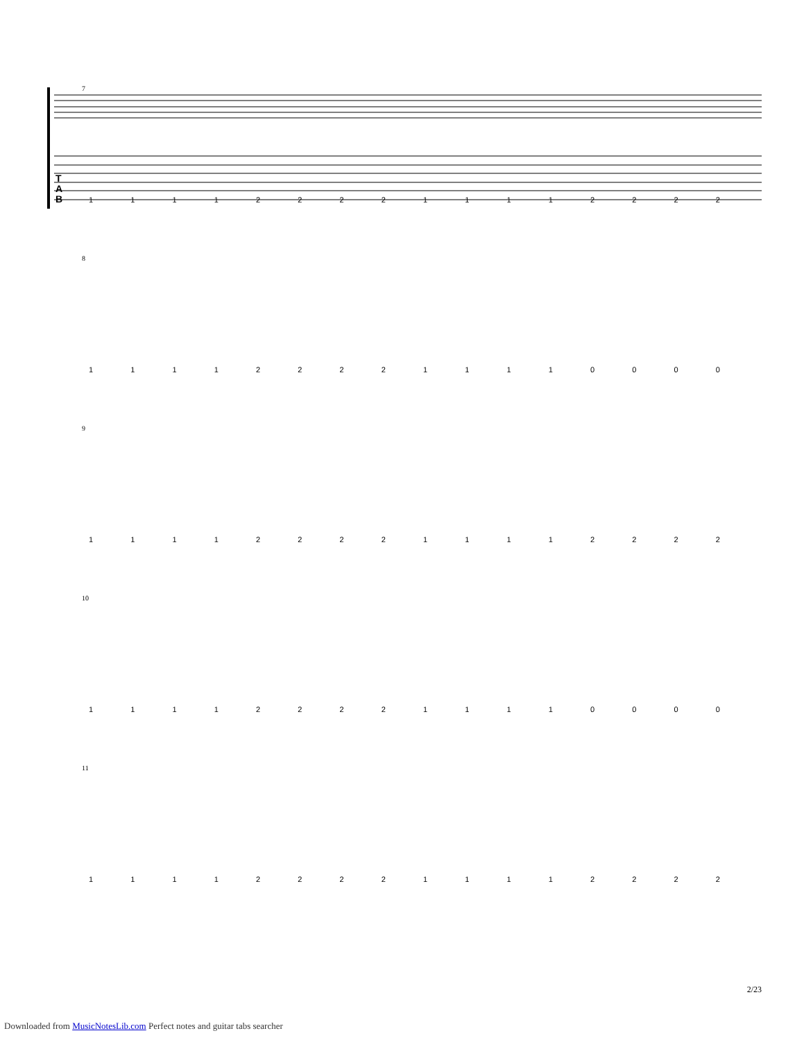7
T
A
B
1111222211112222
8
1111222211110000
9
1111222211112222
10
1111222211110000
11
1111222211112222
2/23
Downloaded from MusicNotesLib.com Perfect notes and guitar tabs searcher